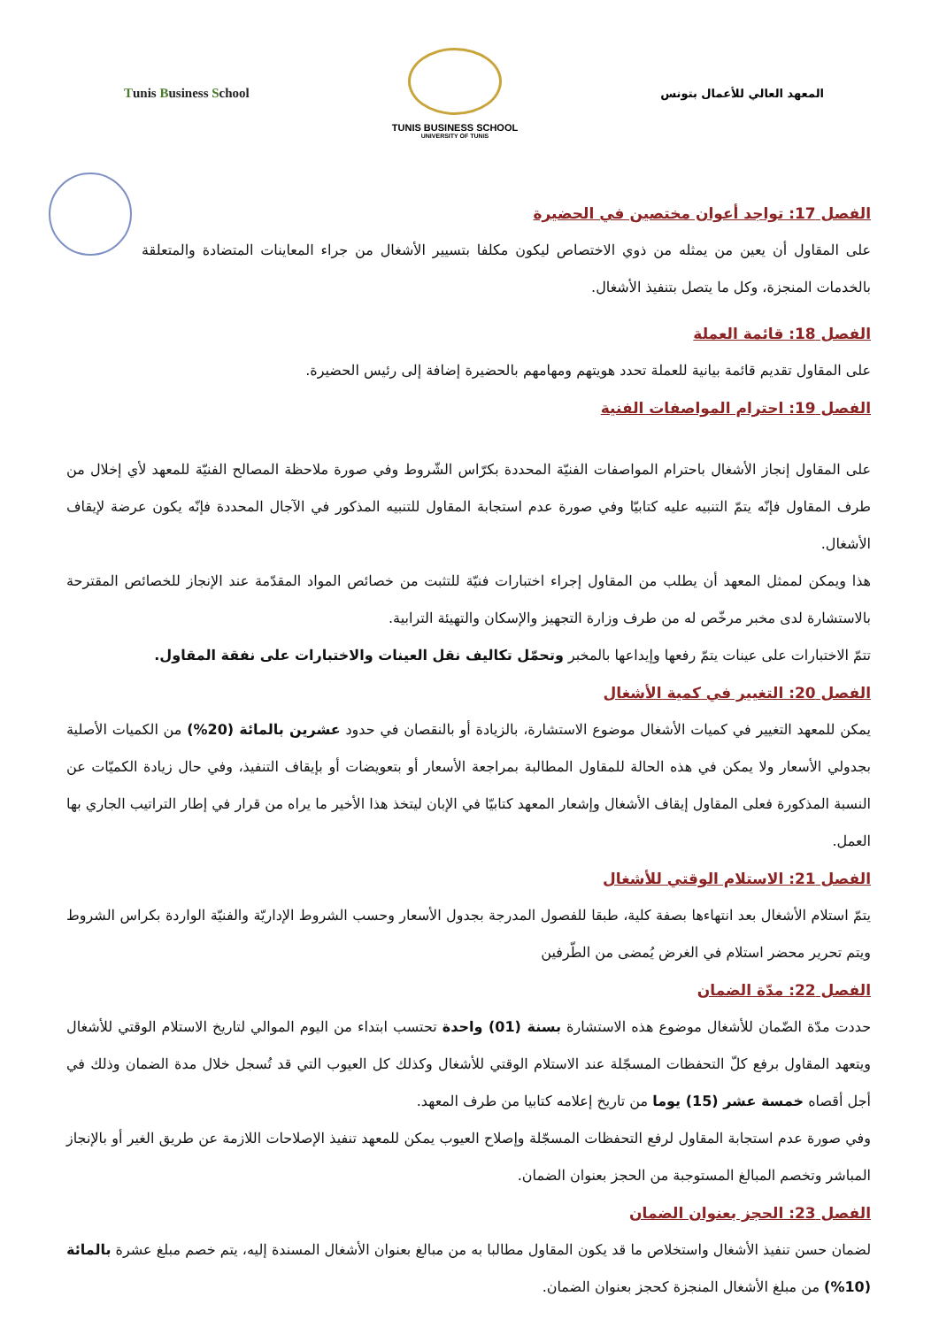Tunis Business School
TUNIS BUSINESS SCHOOL
UNIVERSITY OF TUNIS
المعهد العالي للأعمال بتونس
الفصل 17: تواجد أعوان مختصين في الحضيرة
على المقاول أن يعين من يمثله من ذوي الاختصاص ليكون مكلفا بتسيير الأشغال من جراء المعاينات المتضادة والمتعلقة بالخدمات المنجزة، وكل ما يتصل بتنفيذ الأشغال.
الفصل 18: قائمة العملة
على المقاول تقديم قائمة بيانية للعملة تحدد هويتهم ومهامهم بالحضيرة إضافة إلى رئيس الحضيرة.
الفصل 19: احترام المواصفات الفنية
على المقاول إنجاز الأشغال باحترام المواصفات الفنيّة المحددة بكرّاس الشّروط وفي صورة ملاحظة المصالح الفنيّة للمعهد لأي إخلال من طرف المقاول فإنّه يتمّ التنبيه عليه كتابيّا وفي صورة عدم استجابة المقاول للتنبيه المذكور في الآجال المحددة فإنّه يكون عرضة لإيقاف الأشغال.
هذا ويمكن لممثل المعهد أن يطلب من المقاول إجراء اختبارات فنيّة للتثبت من خصائص المواد المقدّمة عند الإنجاز للخصائص المقترحة بالاستشارة لدى مخبر مرخّص له من طرف وزارة التجهيز والإسكان والتهيئة الترابية.
تتمّ الاختبارات على عينات يتمّ رفعها وإيداعها بالمخبر وتحمّل تكاليف نقل العينات والاختبارات على نفقة المقاول.
الفصل 20: التغيير في كمية الأشغال
يمكن للمعهد التغيير في كميات الأشغال موضوع الاستشارة، بالزيادة أو بالنقصان في حدود عشرين بالمائة (20%) من الكميات الأصلية بجدولي الأسعار ولا يمكن في هذه الحالة للمقاول المطالبة بمراجعة الأسعار أو بتعويضات أو بإيقاف التنفيذ، وفي حال زيادة الكميّات عن النسبة المذكورة فعلى المقاول إيقاف الأشغال وإشعار المعهد كتابيّا في الإبان ليتخذ هذا الأخير ما يراه من قرار في إطار التراتيب الجاري بها العمل.
الفصل 21: الاستلام الوقتي للأشغال
يتمّ استلام الأشغال بعد انتهاءها بصفة كلية، طبقا للفصول المدرجة بجدول الأسعار وحسب الشروط الإداريّة والفنيّة الواردة بكراس الشروط ويتم تحرير محضر استلام في الغرض يُمضى من الطّرفين
الفصل 22: مدّة الضمان
حددت مدّة الضّمان للأشغال موضوع هذه الاستشارة بسنة (01) واحدة تحتسب ابتداء من اليوم الموالي لتاريخ الاستلام الوقتي للأشغال ويتعهد المقاول برفع كلّ التحفظات المسجّلة عند الاستلام الوقتي للأشغال وكذلك كل العيوب التي قد تُسجل خلال مدة الضمان وذلك في أجل أقصاه خمسة عشر (15) يوما من تاريخ إعلامه كتابيا من طرف المعهد.
وفي صورة عدم استجابة المقاول لرفع التحفظات المسجّلة وإصلاح العيوب يمكن للمعهد تنفيذ الإصلاحات اللازمة عن طريق الغير أو بالإنجاز المباشر وتخصم المبالغ المستوجبة من الحجز بعنوان الضمان.
الفصل 23: الحجز بعنوان الضمان
لضمان حسن تنفيذ الأشغال واستخلاص ما قد يكون المقاول مطالبا به من مبالغ بعنوان الأشغال المسندة إليه، يتم خصم مبلغ عشرة بالمائة (10%) من مبلغ الأشغال المنجزة كحجز بعنوان الضمان.